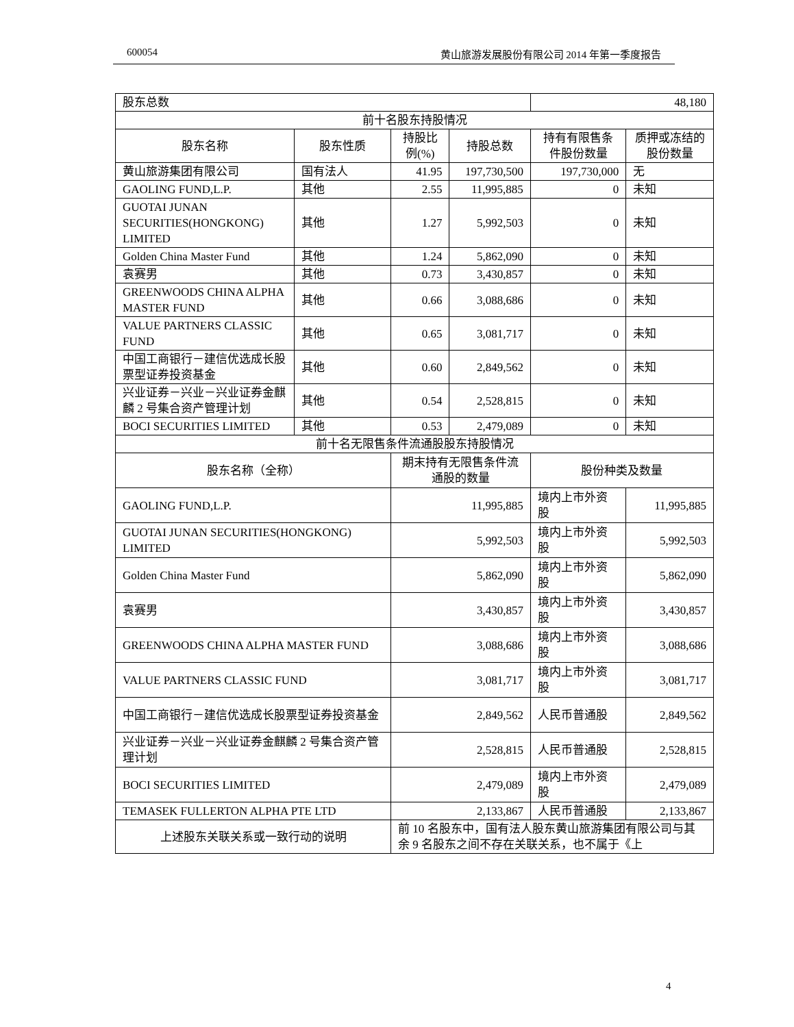600054 黄山旅游发展股份有限公司 2014 年第一季度报告
| 股东总数 | | | | 48,180 | |
| 前十名股东持股情况 | | | | | |
| 股东名称 | 股东性质 | 持股比例(%) | 持股总数 | 持有有限售条件股份数量 | 质押或冻结的股份数量 |
| 黄山旅游集团有限公司 | 国有法人 | 41.95 | 197,730,500 | 197,730,000 | 无 |
| GAOLING FUND,L.P. | 其他 | 2.55 | 11,995,885 | 0 | 未知 |
| GUOTAI JUNAN SECURITIES(HONGKONG) LIMITED | 其他 | 1.27 | 5,992,503 | 0 | 未知 |
| Golden China Master Fund | 其他 | 1.24 | 5,862,090 | 0 | 未知 |
| 袁赛男 | 其他 | 0.73 | 3,430,857 | 0 | 未知 |
| GREENWOODS CHINA ALPHA MASTER FUND | 其他 | 0.66 | 3,088,686 | 0 | 未知 |
| VALUE PARTNERS CLASSIC FUND | 其他 | 0.65 | 3,081,717 | 0 | 未知 |
| 中国工商银行－建信优选成长股票型证券投资基金 | 其他 | 0.60 | 2,849,562 | 0 | 未知 |
| 兴业证券－兴业－兴业证券金麒麟 2 号集合资产管理计划 | 其他 | 0.54 | 2,528,815 | 0 | 未知 |
| BOCI SECURITIES LIMITED | 其他 | 0.53 | 2,479,089 | 0 | 未知 |
| 前十名无限售条件流通股股东持股情况 | | | | | |
| 股东名称（全称） | | 期末持有无限售条件流通股的数量 | | 股份种类及数量 | |
| GAOLING FUND,L.P. | | 11,995,885 | | 境内上市外资股 | 11,995,885 |
| GUOTAI JUNAN SECURITIES(HONGKONG) LIMITED | | 5,992,503 | | 境内上市外资股 | 5,992,503 |
| Golden China Master Fund | | 5,862,090 | | 境内上市外资股 | 5,862,090 |
| 袁赛男 | | 3,430,857 | | 境内上市外资股 | 3,430,857 |
| GREENWOODS CHINA ALPHA MASTER FUND | | 3,088,686 | | 境内上市外资股 | 3,088,686 |
| VALUE PARTNERS CLASSIC FUND | | 3,081,717 | | 境内上市外资股 | 3,081,717 |
| 中国工商银行－建信优选成长股票型证券投资基金 | | 2,849,562 | | 人民币普通股 | 2,849,562 |
| 兴业证券－兴业－兴业证券金麒麟 2 号集合资产管理计划 | | 2,528,815 | | 人民币普通股 | 2,528,815 |
| BOCI SECURITIES LIMITED | | 2,479,089 | | 境内上市外资股 | 2,479,089 |
| TEMASEK FULLERTON ALPHA PTE LTD | | 2,133,867 | | 人民币普通股 | 2,133,867 |
| 上述股东关联关系或一致行动的说明 | | 前 10 名股东中，国有法人股东黄山旅游集团有限公司与其余 9 名股东之间不存在关联关系，也不属于《上 | | | |
4